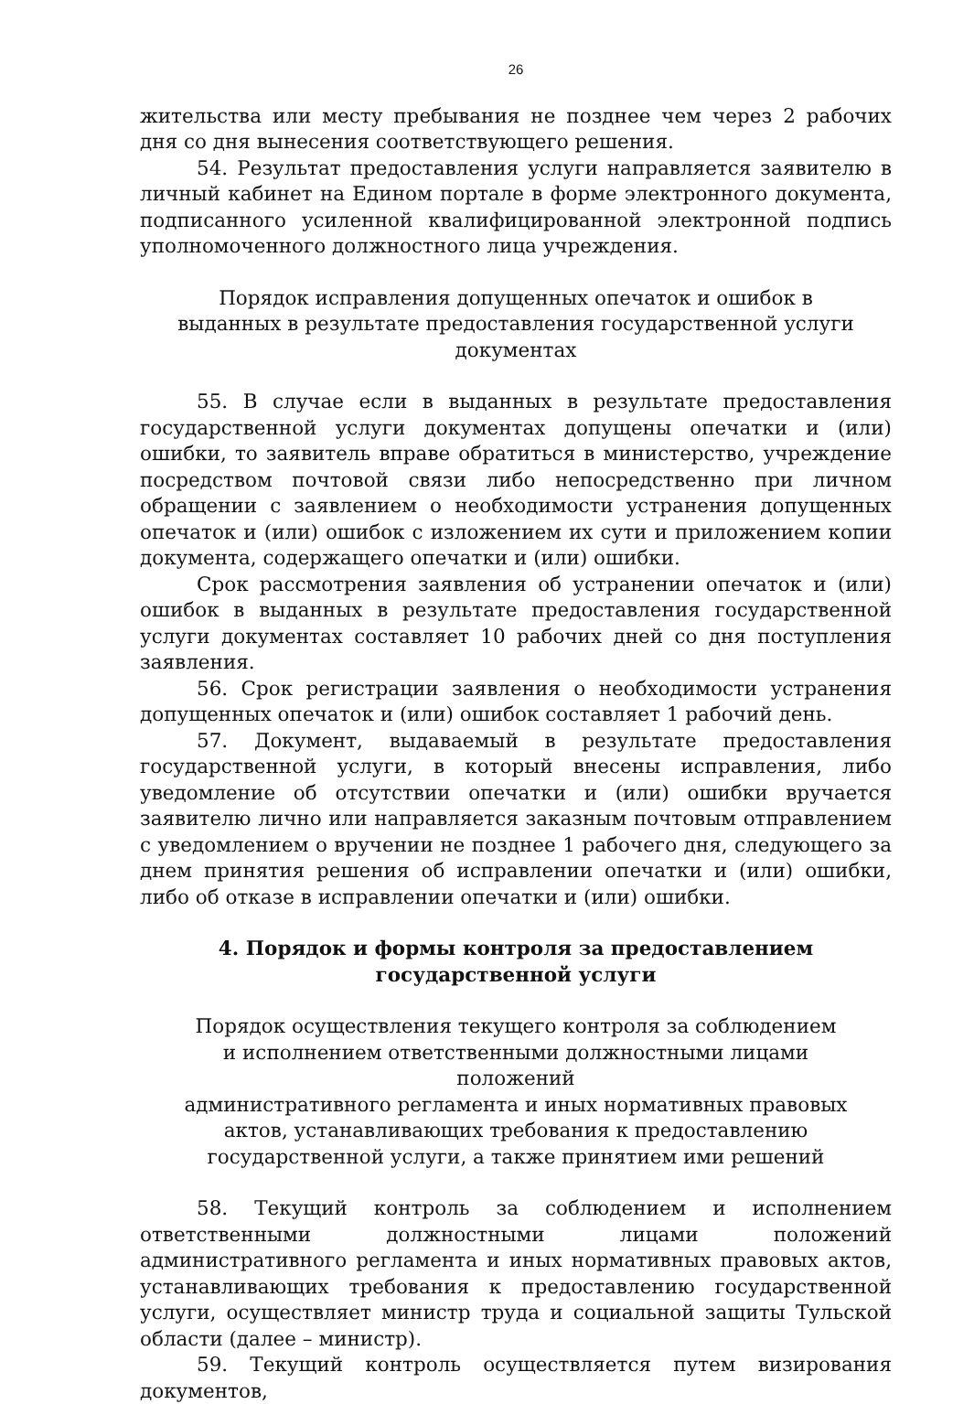26
жительства или месту пребывания не позднее чем через 2 рабочих дня со дня вынесения соответствующего решения.
54. Результат предоставления услуги направляется заявителю в личный кабинет на Едином портале в форме электронного документа, подписанного усиленной квалифицированной электронной подпись уполномоченного должностного лица учреждения.
Порядок исправления допущенных опечаток и ошибок в выданных в результате предоставления государственной услуги документах
55. В случае если в выданных в результате предоставления государственной услуги документах допущены опечатки и (или) ошибки, то заявитель вправе обратиться в министерство, учреждение посредством почтовой связи либо непосредственно при личном обращении с заявлением о необходимости устранения допущенных опечаток и (или) ошибок с изложением их сути и приложением копии документа, содержащего опечатки и (или) ошибки.
Срок рассмотрения заявления об устранении опечаток и (или) ошибок в выданных в результате предоставления государственной услуги документах составляет 10 рабочих дней со дня поступления заявления.
56. Срок регистрации заявления о необходимости устранения допущенных опечаток и (или) ошибок составляет 1 рабочий день.
57. Документ, выдаваемый в результате предоставления государственной услуги, в который внесены исправления, либо уведомление об отсутствии опечатки и (или) ошибки вручается заявителю лично или направляется заказным почтовым отправлением с уведомлением о вручении не позднее 1 рабочего дня, следующего за днем принятия решения об исправлении опечатки и (или) ошибки, либо об отказе в исправлении опечатки и (или) ошибки.
4. Порядок и формы контроля за предоставлением
государственной услуги
Порядок осуществления текущего контроля за соблюдением
и исполнением ответственными должностными лицами положений
административного регламента и иных нормативных правовых
актов, устанавливающих требования к предоставлению
государственной услуги, а также принятием ими решений
58. Текущий контроль за соблюдением и исполнением ответственными должностными лицами положений административного регламента и иных нормативных правовых актов, устанавливающих требования к предоставлению государственной услуги, осуществляет министр труда и социальной защиты Тульской области (далее – министр).
59. Текущий контроль осуществляется путем визирования документов,